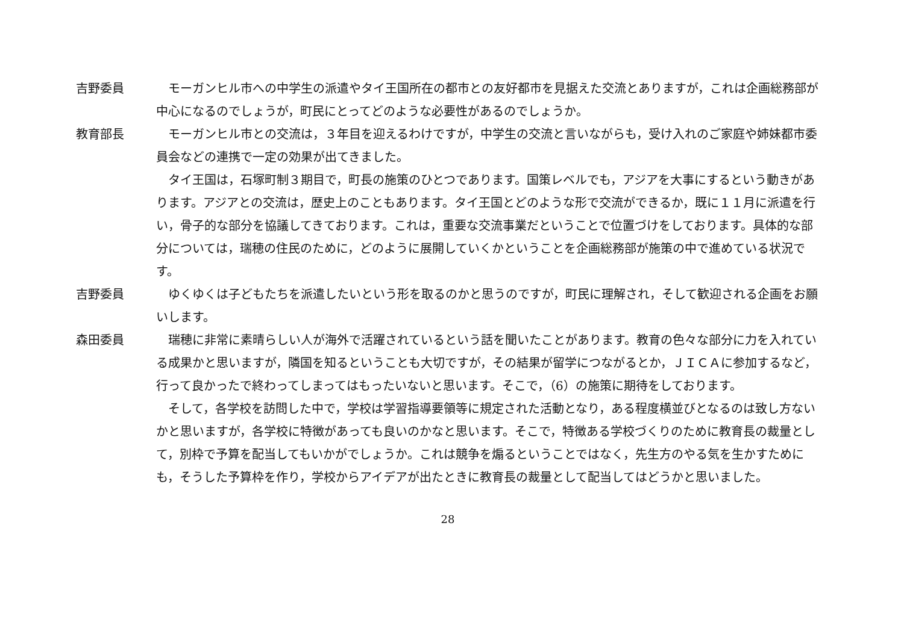吉野委員 モーガンヒル市への中学生の派遣やタイ王国所在の都市との友好都市を見据えた交流とありますが，これは企画総務部が中心になるのでしょうが，町民にとってどのような必要性があるのでしょうか。
教育部長 モーガンヒル市との交流は，３年目を迎えるわけですが，中学生の交流と言いながらも，受け入れのご家庭や姉妹都市委員会などの連携で一定の効果が出てきました。
タイ王国は，石塚町制３期目で，町長の施策のひとつであります。国策レベルでも，アジアを大事にするという動きがあります。アジアとの交流は，歴史上のこともあります。タイ王国とどのような形で交流ができるか，既に１１月に派遣を行い，骨子的な部分を協議してきております。これは，重要な交流事業だということで位置づけをしております。具体的な部分については，瑞穂の住民のために，どのように展開していくかということを企画総務部が施策の中で進めている状況です。
吉野委員 ゆくゆくは子どもたちを派遣したいという形を取るのかと思うのですが，町民に理解され，そして歓迎される企画をお願いします。
森田委員 瑞穂に非常に素晴らしい人が海外で活躍されているという話を聞いたことがあります。教育の色々な部分に力を入れている成果かと思いますが，隣国を知るということも大切ですが，その結果が留学につながるとか，ＪＩＣＡに参加するなど，行って良かったで終わってしまってはもったいないと思います。そこで，（6）の施策に期待をしております。
そして，各学校を訪問した中で，学校は学習指導要領等に規定された活動となり，ある程度横並びとなるのは致し方ないかと思いますが，各学校に特徴があっても良いのかなと思います。そこで，特徴ある学校づくりのために教育長の裁量として，別枠で予算を配当してもいかがでしょうか。これは競争を煽るということではなく，先生方のやる気を生かすためにも，そうした予算枠を作り，学校からアイデアが出たときに教育長の裁量として配当してはどうかと思いました。
28